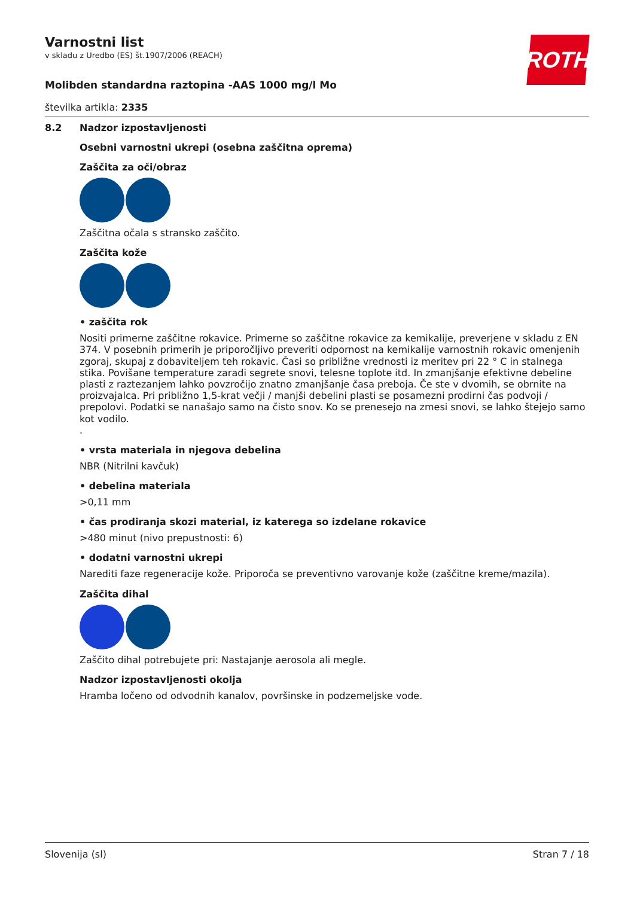ROTH
Varnostni list
v skladu z Uredbo (ES) št.1907/2006 (REACH)
Molibden standardna raztopina -AAS 1000 mg/l Mo
številka artikla: 2335
8.2 Nadzor izpostavljenosti
Osebni varnostni ukrepi (osebna zaščitna oprema)
Zaščita za oči/obraz
Zaščitna očala s stransko zaščito.
Zaščita kože
• zaščita rok
Nositi primerne zaščitne rokavice. Primerne so zaščitne rokavice za kemikalije, preverjene v skladu z EN 374. V posebnih primerih je priporočljivo preveriti odpornost na kemikalije varnostnih rokavic omenjenih zgoraj, skupaj z dobaviteljem teh rokavic. Časi so približne vrednosti iz meritev pri 22 ° C in stalnega stika. Povišane temperature zaradi segrete snovi, telesne toplote itd. In zmanjšanje efektivne debeline plasti z raztezanjem lahko povzročijo znatno zmanjšanje časa preboja. Če ste v dvomih, se obrnite na proizvajalca. Pri približno 1,5-krat večji / manjši debelini plasti se posamezni prodirni čas podvoji / prepolovi. Podatki se nanašajo samo na čisto snov. Ko se prenesejo na zmesi snovi, se lahko štejejo samo kot vodilo.
.
• vrsta materiala in njegova debelina
NBR (Nitrilni kavčuk)
• debelina materiala
>0,11 mm
• čas prodiranja skozi material, iz katerega so izdelane rokavice
>480 minut (nivo prepustnosti: 6)
• dodatni varnostni ukrepi
Narediti faze regeneracije kože. Priporoča se preventivno varovanje kože (zaščitne kreme/mazila).
Zaščita dihal
Zaščito dihal potrebujete pri: Nastajanje aerosola ali megle.
Nadzor izpostavljenosti okolja
Hramba ločeno od odvodnih kanalov, površinske in podzemeljske vode.
Slovenija (sl) Stran 7 / 18